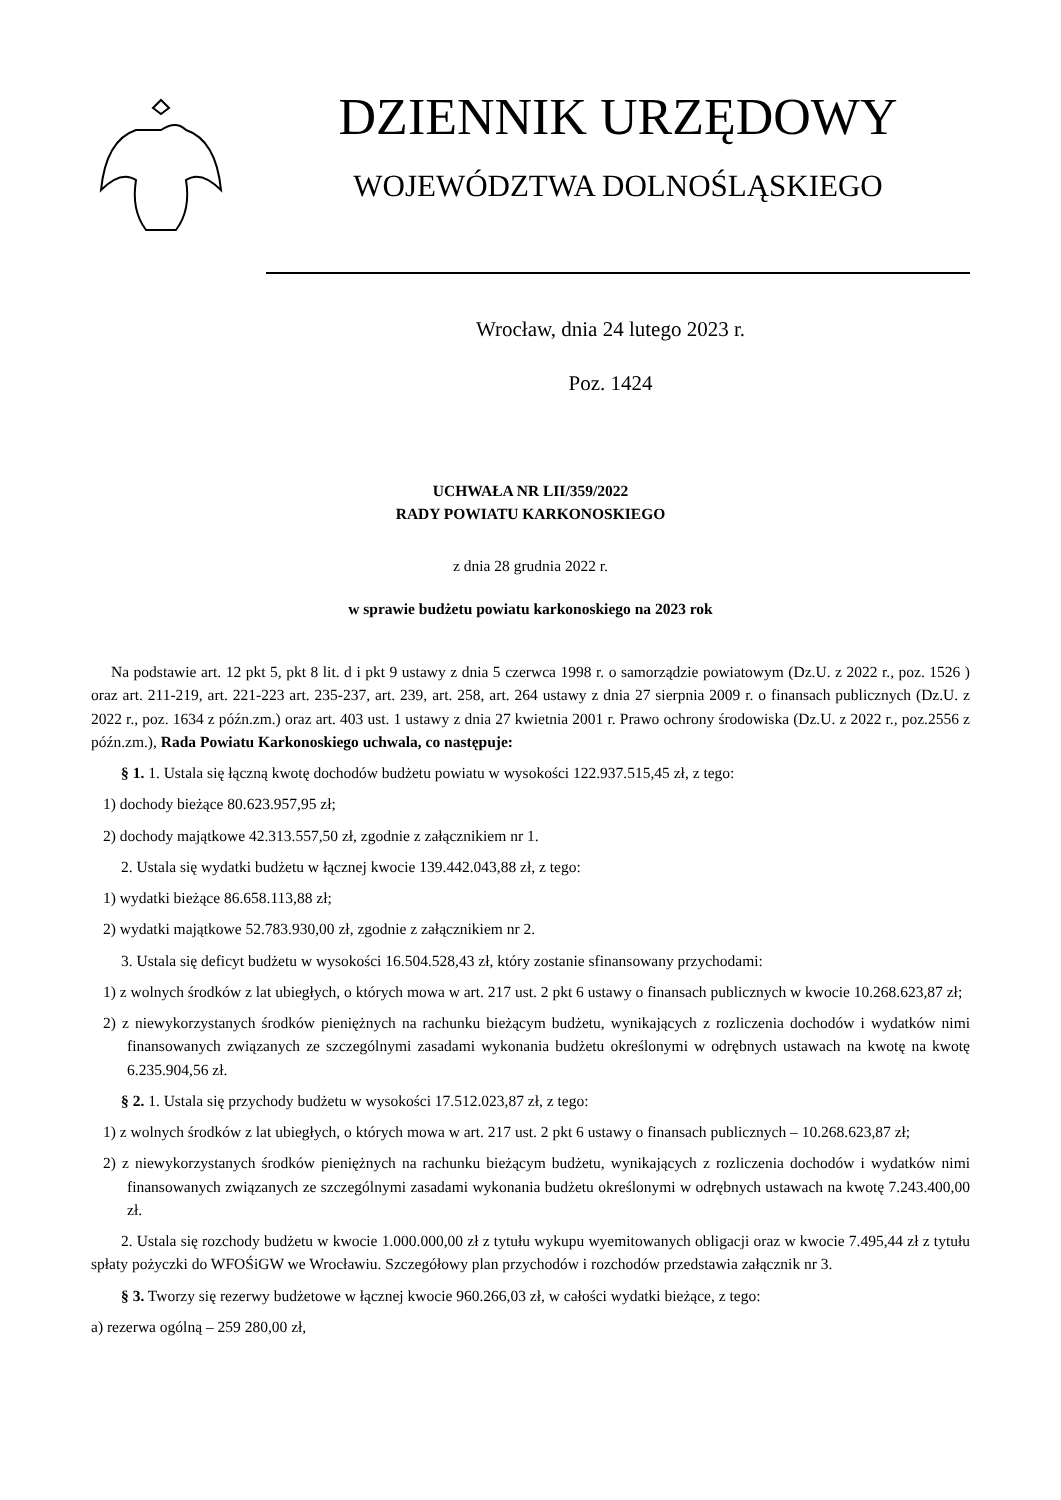DZIENNIK URZĘDOWY
WOJEWÓDZTWA DOLNOŚLĄSKIEGO
Wrocław, dnia 24 lutego 2023 r.
Poz. 1424
UCHWAŁA NR LII/359/2022
RADY POWIATU KARKONOSKIEGO
z dnia 28 grudnia 2022 r.
w sprawie budżetu powiatu karkonoskiego na 2023 rok
Na podstawie art. 12 pkt 5, pkt 8 lit. d i pkt 9 ustawy z dnia 5 czerwca 1998 r. o samorządzie powiatowym (Dz.U. z 2022 r., poz. 1526 ) oraz art. 211-219, art. 221-223 art. 235-237, art. 239, art. 258, art. 264 ustawy z dnia 27 sierpnia 2009 r. o finansach publicznych (Dz.U. z 2022 r., poz. 1634 z późn.zm.) oraz art. 403 ust. 1 ustawy z dnia 27 kwietnia 2001 r. Prawo ochrony środowiska (Dz.U. z 2022 r., poz.2556 z późn.zm.), Rada Powiatu Karkonoskiego uchwala, co następuje:
§ 1. 1. Ustala się łączną kwotę dochodów budżetu powiatu w wysokości 122.937.515,45 zł, z tego:
1) dochody bieżące 80.623.957,95 zł;
2) dochody majątkowe 42.313.557,50 zł, zgodnie z załącznikiem nr 1.
2. Ustala się wydatki budżetu w łącznej kwocie 139.442.043,88 zł, z tego:
1) wydatki bieżące 86.658.113,88 zł;
2) wydatki majątkowe 52.783.930,00 zł, zgodnie z załącznikiem nr 2.
3. Ustala się deficyt budżetu w wysokości 16.504.528,43 zł, który zostanie sfinansowany przychodami:
1) z wolnych środków z lat ubiegłych, o których mowa w art. 217 ust. 2 pkt 6 ustawy o finansach publicznych w kwocie 10.268.623,87 zł;
2) z niewykorzystanych środków pieniężnych na rachunku bieżącym budżetu, wynikających z rozliczenia dochodów i wydatków nimi finansowanych związanych ze szczególnymi zasadami wykonania budżetu określonymi w odrębnych ustawach na kwotę na kwotę 6.235.904,56 zł.
§ 2. 1. Ustala się przychody budżetu w wysokości 17.512.023,87 zł, z tego:
1) z wolnych środków z lat ubiegłych, o których mowa w art. 217 ust. 2 pkt 6 ustawy o finansach publicznych – 10.268.623,87 zł;
2) z niewykorzystanych środków pieniężnych na rachunku bieżącym budżetu, wynikających z rozliczenia dochodów i wydatków nimi finansowanych związanych ze szczególnymi zasadami wykonania budżetu określonymi w odrębnych ustawach na kwotę 7.243.400,00 zł.
2. Ustala się rozchody budżetu w kwocie 1.000.000,00 zł z tytułu wykupu wyemitowanych obligacji oraz w kwocie 7.495,44 zł z tytułu spłaty pożyczki do WFOŚiGW we Wrocławiu. Szczegółowy plan przychodów i rozchodów przedstawia załącznik nr 3.
§ 3. Tworzy się rezerwy budżetowe w łącznej kwocie 960.266,03 zł, w całości wydatki bieżące, z tego:
a) rezerwa ogólną – 259 280,00 zł,